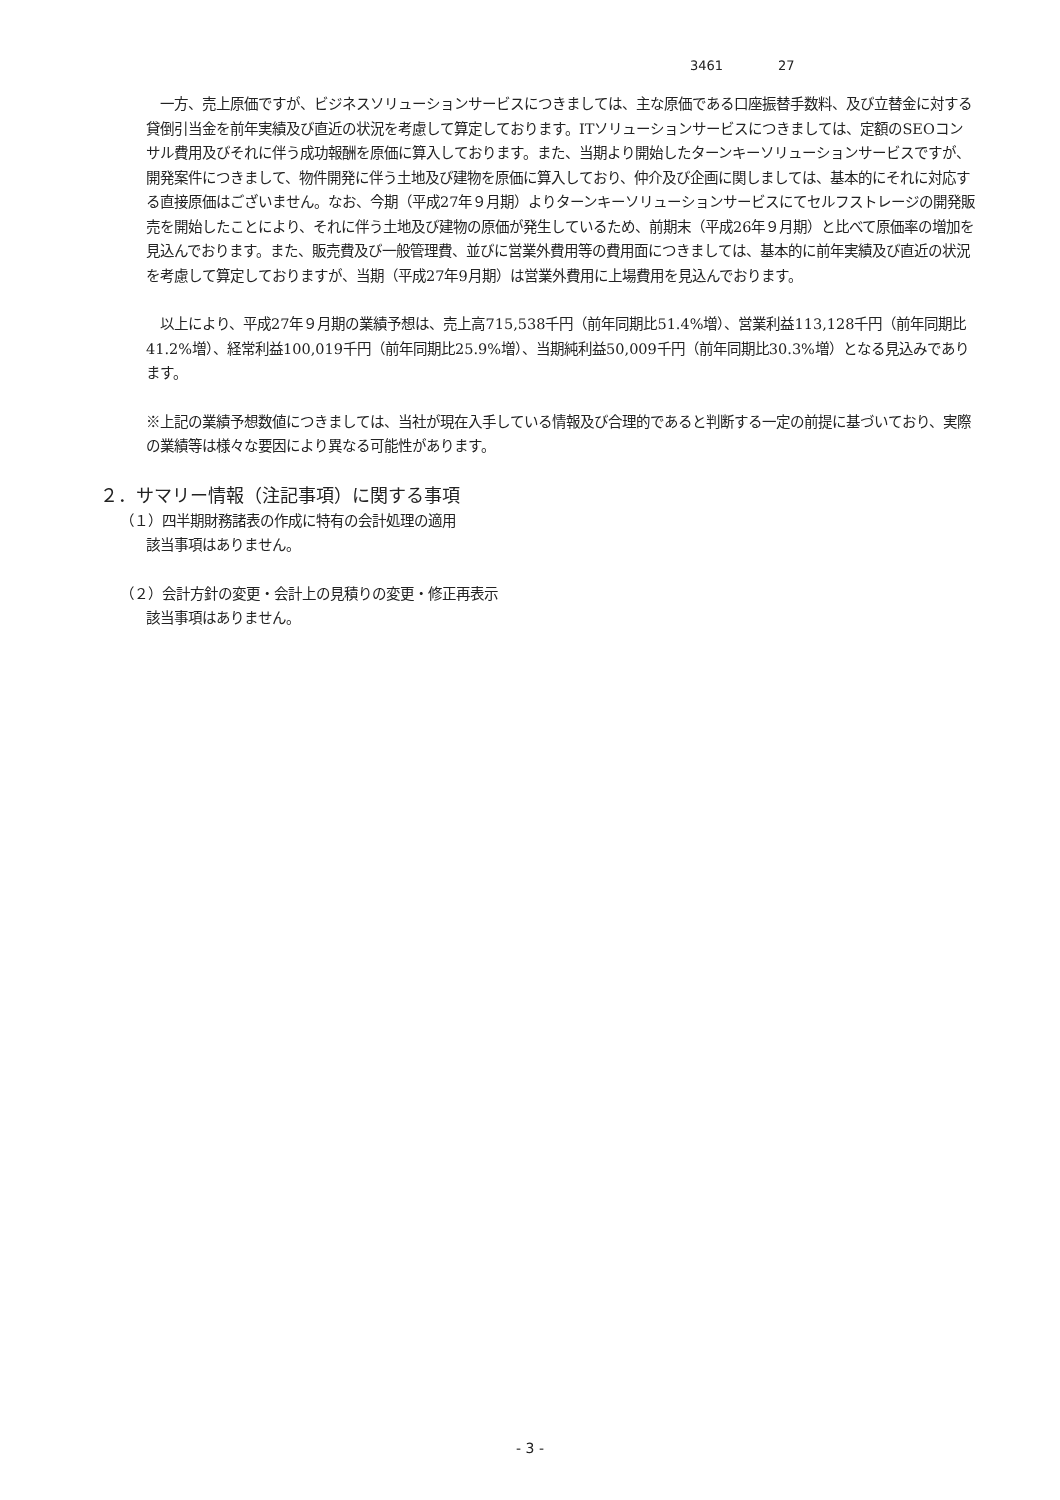3461 27
　一方、売上原価ですが、ビジネスソリューションサービスにつきましては、主な原価である口座振替手数料、及び立替金に対する貸倒引当金を前年実績及び直近の状況を考慮して算定しております。ITソリューションサービスにつきましては、定額のSEOコンサル費用及びそれに伴う成功報酬を原価に算入しております。また、当期より開始したターンキーソリューションサービスですが、開発案件につきまして、物件開発に伴う土地及び建物を原価に算入しており、仲介及び企画に関しましては、基本的にそれに対応する直接原価はございません。なお、今期（平成27年９月期）よりターンキーソリューションサービスにてセルフストレージの開発販売を開始したことにより、それに伴う土地及び建物の原価が発生しているため、前期末（平成26年９月期）と比べて原価率の増加を見込んでおります。また、販売費及び一般管理費、並びに営業外費用等の費用面につきましては、基本的に前年実績及び直近の状況を考慮して算定しておりますが、当期（平成27年9月期）は営業外費用に上場費用を見込んでおります。
　以上により、平成27年９月期の業績予想は、売上高715,538千円（前年同期比51.4%増）、営業利益113,128千円（前年同期比41.2%増）、経常利益100,019千円（前年同期比25.9%増）、当期純利益50,009千円（前年同期比30.3%増）となる見込みであります。
※上記の業績予想数値につきましては、当社が現在入手している情報及び合理的であると判断する一定の前提に基づいており、実際の業績等は様々な要因により異なる可能性があります。
２．サマリー情報（注記事項）に関する事項
（１）四半期財務諸表の作成に特有の会計処理の適用
該当事項はありません。
（２）会計方針の変更・会計上の見積りの変更・修正再表示
該当事項はありません。
- 3 -